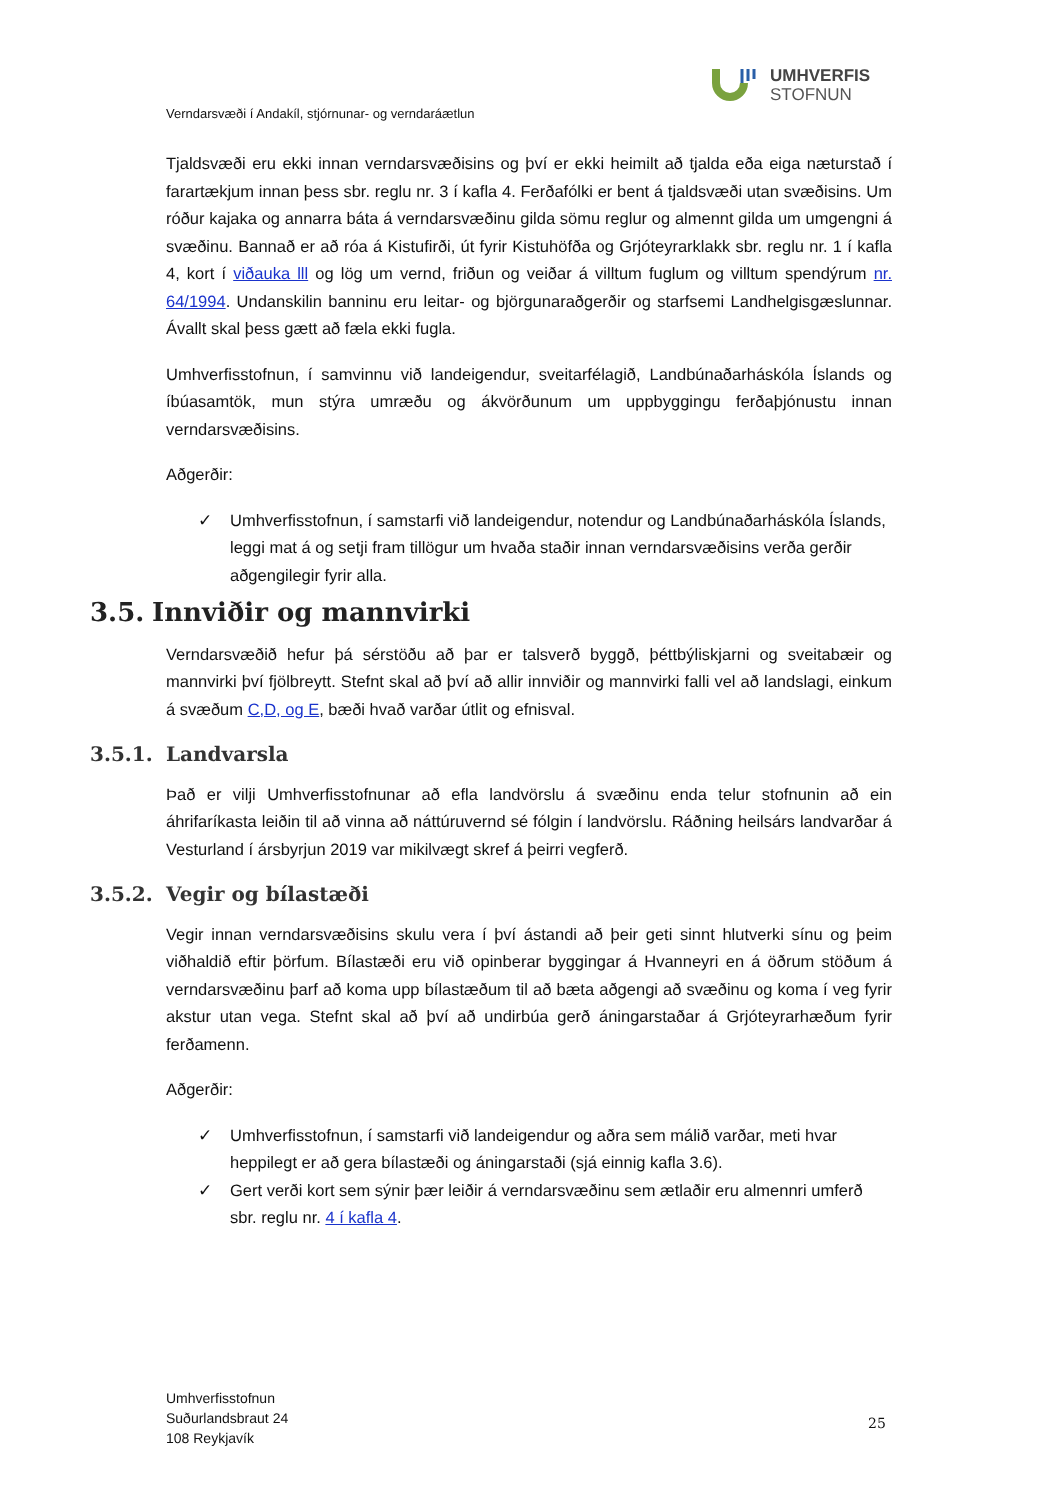UMHVERFIS
STOFNUN
Verndarsvæði í Andakíl, stjórnunar- og verndaráætlun
Tjaldsvæði eru ekki innan verndarsvæðisins og því er ekki heimilt að tjalda eða eiga næturstað í farartækjum innan þess sbr. reglu nr. 3 í kafla 4. Ferðafólki er bent á tjaldsvæði utan svæðisins. Um róður kajaka og annarra báta á verndarsvæðinu gilda sömu reglur og almennt gilda um umgengni á svæðinu. Bannað er að róa á Kistufirði, út fyrir Kistuhöfða og Grjóteyrarklakk sbr. reglu nr. 1 í kafla 4, kort í viðauka lll og lög um vernd, friðun og veiðar á villtum fuglum og villtum spendýrum nr. 64/1994. Undanskilin banninu eru leitar- og björgunaraðgerðir og starfsemi Landhelgisgæslunnar. Ávallt skal þess gætt að fæla ekki fugla.
Umhverfisstofnun, í samvinnu við landeigendur, sveitarfélagið, Landbúnaðarháskóla Íslands og íbúasamtök, mun stýra umræðu og ákvörðunum um uppbyggingu ferðaþjónustu innan verndarsvæðisins.
Aðgerðir:
✓ Umhverfisstofnun, í samstarfi við landeigendur, notendur og Landbúnaðarháskóla Íslands, leggi mat á og setji fram tillögur um hvaða staðir innan verndarsvæðisins verða gerðir aðgengilegir fyrir alla.
3.5. Innviðir og mannvirki
Verndarsvæðið hefur þá sérstöðu að þar er talsverð byggð, þéttbýliskjarni og sveitabæir og mannvirki því fjölbreytt. Stefnt skal að því að allir innviðir og mannvirki falli vel að landslagi, einkum á svæðum C,D, og E, bæði hvað varðar útlit og efnisval.
3.5.1. Landvarsla
Það er vilji Umhverfisstofnunar að efla landvörslu á svæðinu enda telur stofnunin að ein áhrifaríkasta leiðin til að vinna að náttúruvernd sé fólgin í landvörslu. Ráðning heilsárs landvarðar á Vesturland í ársbyrjun 2019 var mikilvægt skref á þeirri vegferð.
3.5.2. Vegir og bílastæði
Vegir innan verndarsvæðisins skulu vera í því ástandi að þeir geti sinnt hlutverki sínu og þeim viðhaldið eftir þörfum. Bílastæði eru við opinberar byggingar á Hvanneyri en á öðrum stöðum á verndarsvæðinu þarf að koma upp bílastæðum til að bæta aðgengi að svæðinu og koma í veg fyrir akstur utan vega. Stefnt skal að því að undirbúa gerð áningarstaðar á Grjóteyrarhæðum fyrir ferðamenn.
Aðgerðir:
✓ Umhverfisstofnun, í samstarfi við landeigendur og aðra sem málið varðar, meti hvar heppilegt er að gera bílastæði og áningarstaði (sjá einnig kafla 3.6).
✓ Gert verði kort sem sýnir þær leiðir á verndarsvæðinu sem ætlaðir eru almennri umferð sbr. reglu nr. 4 í kafla 4.
Umhverfisstofnun
Suðurlandsbraut 24
108 Reykjavík
25